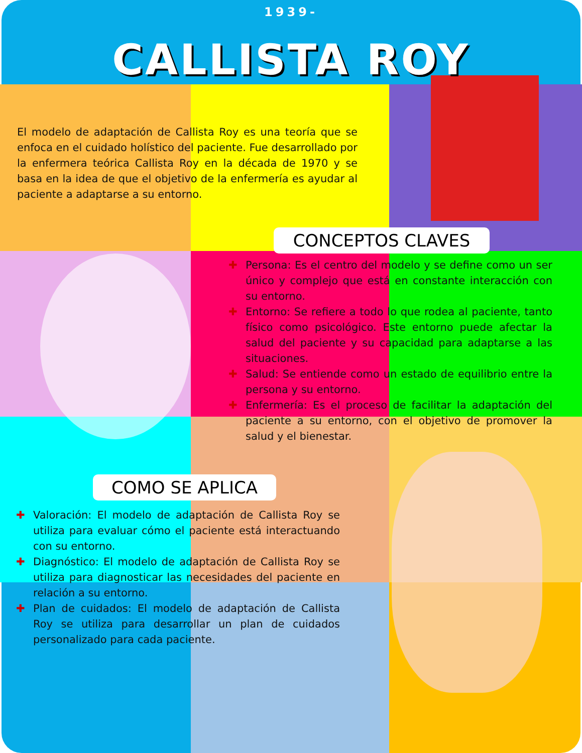1939-
CALLISTA ROY
El modelo de adaptación de Callista Roy es una teoría que se enfoca en el cuidado holístico del paciente. Fue desarrollado por la enfermera teórica Callista Roy en la década de 1970 y se basa en la idea de que el objetivo de la enfermería es ayudar al paciente a adaptarse a su entorno.
CONCEPTOS CLAVES
✚ Persona: Es el centro del modelo y se define como un ser único y complejo que está en constante interacción con su entorno.
✚ Entorno: Se refiere a todo lo que rodea al paciente, tanto físico como psicológico. Este entorno puede afectar la salud del paciente y su capacidad para adaptarse a las situaciones.
✚ Salud: Se entiende como un estado de equilibrio entre la persona y su entorno.
✚ Enfermería: Es el proceso de facilitar la adaptación del paciente a su entorno, con el objetivo de promover la salud y el bienestar.
COMO SE APLICA
✚ Valoración: El modelo de adaptación de Callista Roy se utiliza para evaluar cómo el paciente está interactuando con su entorno.
✚ Diagnóstico: El modelo de adaptación de Callista Roy se utiliza para diagnosticar las necesidades del paciente en relación a su entorno.
✚ Plan de cuidados: El modelo de adaptación de Callista Roy se utiliza para desarrollar un plan de cuidados personalizado para cada paciente.